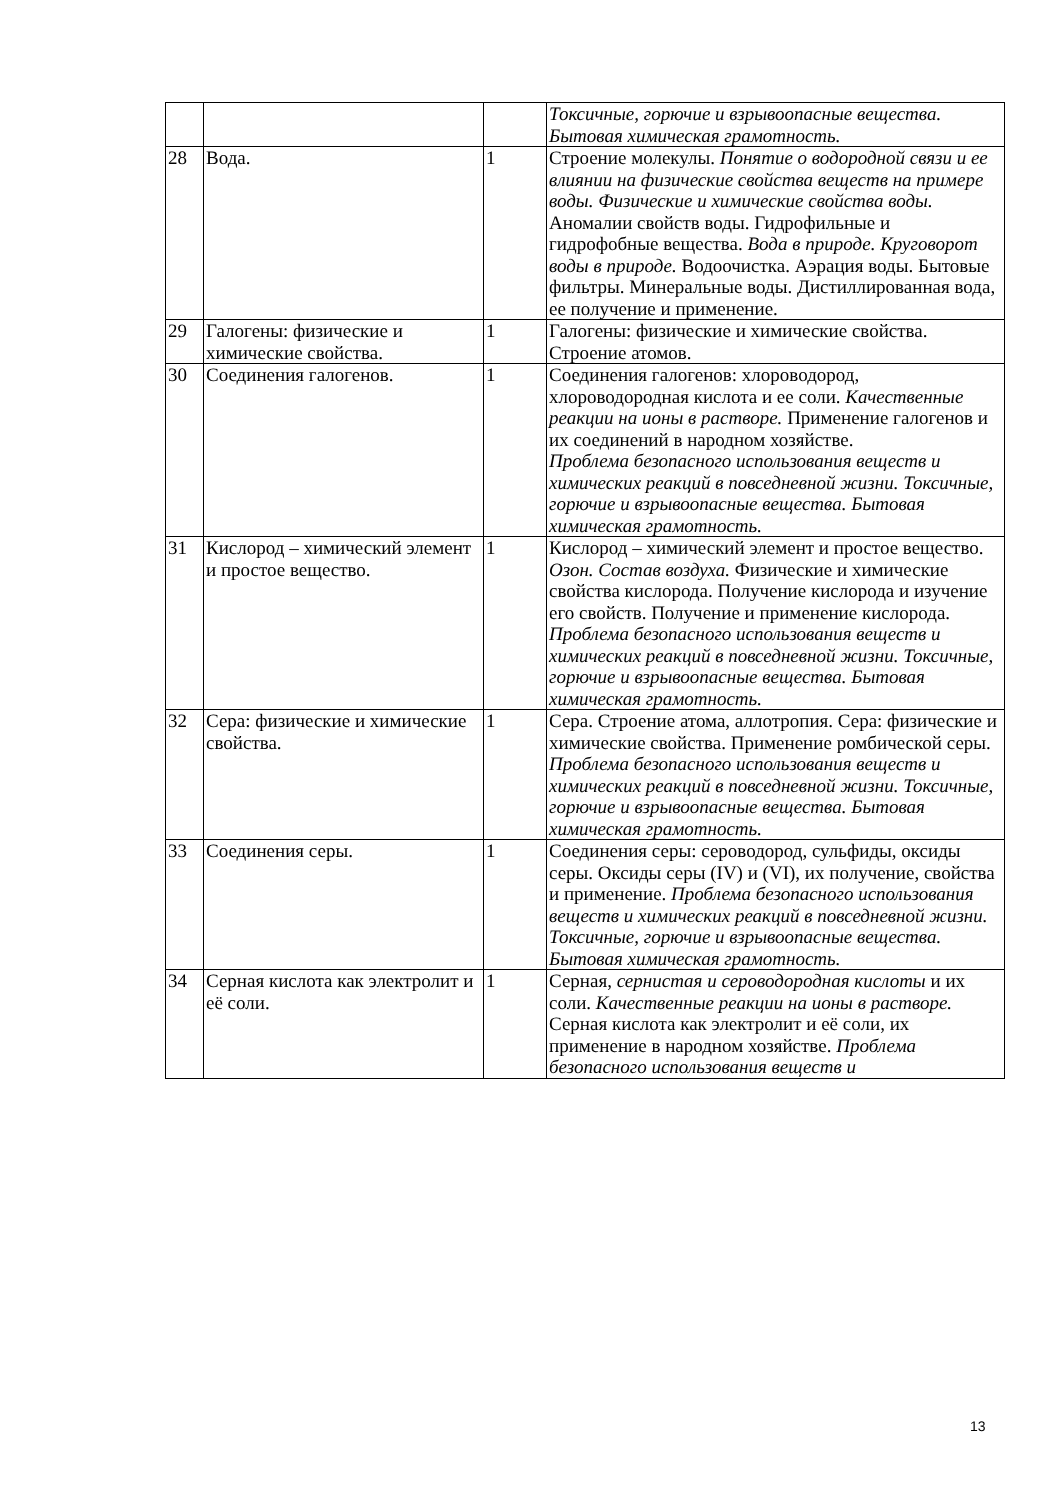| | | | Токсичные, горючие и взрывоопасные вещества. Бытовая химическая грамотность. |
| 28 | Вода. | 1 | Строение молекулы. Понятие о водородной связи и ее влиянии на физические свойства веществ на примере воды. Физические и химические свойства воды. Аномалии свойств воды. Гидрофильные и гидрофобные вещества. Вода в природе. Круговорот воды в природе. Водоочистка. Аэрация воды. Бытовые фильтры. Минеральные воды. Дистиллированная вода, ее получение и применение. |
| 29 | Галогены: физические и химические свойства. | 1 | Галогены: физические и химические свойства. Строение атомов. |
| 30 | Соединения галогенов. | 1 | Соединения галогенов: хлороводород, хлороводородная кислота и ее соли. Качественные реакции на ионы в растворе. Применение галогенов и их соединений в народном хозяйстве. Проблема безопасного использования веществ и химических реакций в повседневной жизни. Токсичные, горючие и взрывоопасные вещества. Бытовая химическая грамотность. |
| 31 | Кислород – химический элемент и простое вещество. | 1 | Кислород – химический элемент и простое вещество. Озон. Состав воздуха. Физические и химические свойства кислорода. Получение кислорода и изучение его свойств. Получение и применение кислорода. Проблема безопасного использования веществ и химических реакций в повседневной жизни. Токсичные, горючие и взрывоопасные вещества. Бытовая химическая грамотность. |
| 32 | Сера: физические и химические свойства. | 1 | Сера. Строение атома, аллотропия. Сера: физические и химические свойства. Применение ромбической серы. Проблема безопасного использования веществ и химических реакций в повседневной жизни. Токсичные, горючие и взрывоопасные вещества. Бытовая химическая грамотность. |
| 33 | Соединения серы. | 1 | Соединения серы: сероводород, сульфиды, оксиды серы. Оксиды серы (IV) и (VI), их получение, свойства и применение. Проблема безопасного использования веществ и химических реакций в повседневной жизни. Токсичные, горючие и взрывоопасные вещества. Бытовая химическая грамотность. |
| 34 | Серная кислота как электролит и её соли. | 1 | Серная, сернистая и сероводородная кислоты и их соли. Качественные реакции на ионы в растворе. Серная кислота как электролит и её соли, их применение в народном хозяйстве. Проблема безопасного использования веществ и |
13